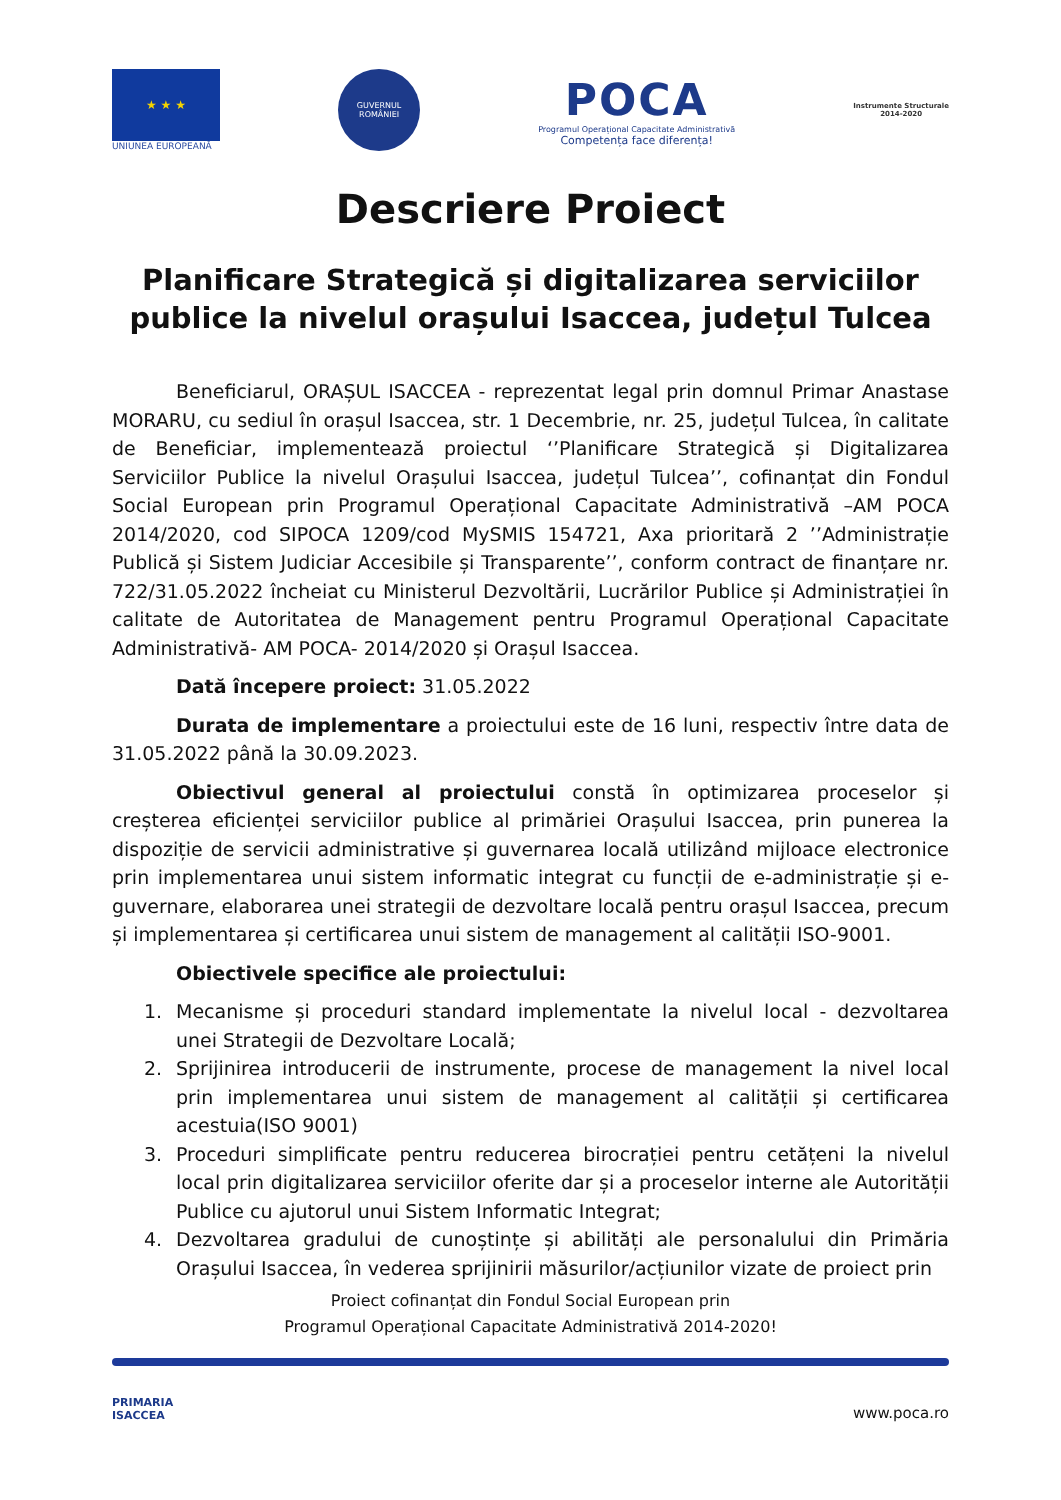★ ★ ★
UNIUNEA EUROPEANĂ
GUVERNUL ROMÂNIEI
POCA
Programul Operațional Capacitate Administrativă
Competența face diferența!
Instrumente Structurale
2014-2020
Descriere Proiect
Planificare Strategică și digitalizarea serviciilor publice la nivelul orașului Isaccea, județul Tulcea
Beneficiarul, ORAȘUL ISACCEA - reprezentat legal prin domnul Primar Anastase MORARU, cu sediul în orașul Isaccea, str. 1 Decembrie, nr. 25, județul Tulcea, în calitate de Beneficiar, implementează proiectul ‘’Planificare Strategică și Digitalizarea Serviciilor Publice la nivelul Orașului Isaccea, județul Tulcea’’, cofinanțat din Fondul Social European prin Programul Operațional Capacitate Administrativă –AM POCA 2014/2020, cod SIPOCA 1209/cod MySMIS 154721, Axa prioritară 2 ’’Administrație Publică și Sistem Judiciar Accesibile și Transparente’’, conform contract de finanțare nr. 722/31.05.2022 încheiat cu Ministerul Dezvoltării, Lucrărilor Publice și Administrației în calitate de Autoritatea de Management pentru Programul Operațional Capacitate Administrativă- AM POCA- 2014/2020 și Orașul Isaccea.
Dată începere proiect: 31.05.2022
Durata de implementare a proiectului este de 16 luni, respectiv între data de 31.05.2022 până la 30.09.2023.
Obiectivul general al proiectului constă în optimizarea proceselor și creșterea eficienței serviciilor publice al primăriei Orașului Isaccea, prin punerea la dispoziție de servicii administrative și guvernarea locală utilizând mijloace electronice prin implementarea unui sistem informatic integrat cu funcții de e-administrație și e-guvernare, elaborarea unei strategii de dezvoltare locală pentru orașul Isaccea, precum și implementarea și certificarea unui sistem de management al calității ISO-9001.
Obiectivele specifice ale proiectului:
1. Mecanisme și proceduri standard implementate la nivelul local - dezvoltarea unei Strategii de Dezvoltare Locală;
2. Sprijinirea introducerii de instrumente, procese de management la nivel local prin implementarea unui sistem de management al calității și certificarea acestuia(ISO 9001)
3. Proceduri simplificate pentru reducerea birocrației pentru cetățeni la nivelul local prin digitalizarea serviciilor oferite dar și a proceselor interne ale Autorității Publice cu ajutorul unui Sistem Informatic Integrat;
4. Dezvoltarea gradului de cunoștințe și abilități ale personalului din Primăria Orașului Isaccea, în vederea sprijinirii măsurilor/acțiunilor vizate de proiect prin
Proiect cofinanțat din Fondul Social European prin
Programul Operațional Capacitate Administrativă 2014-2020!
PRIMARIA
ISACCEA
www.poca.ro